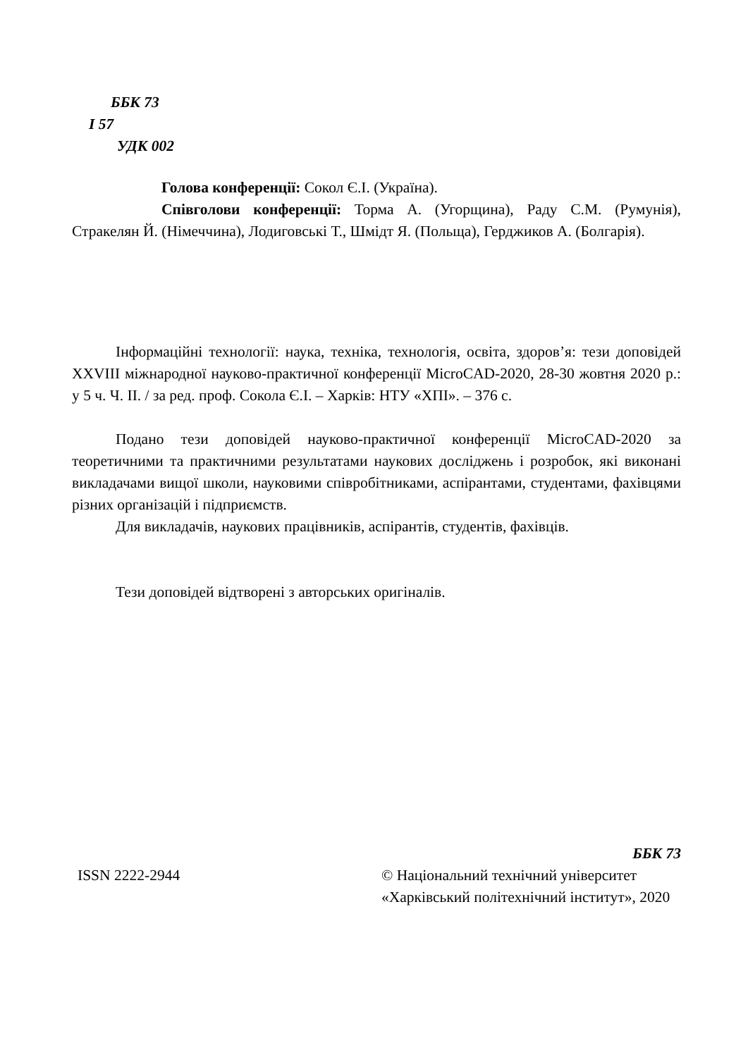ББК 73
І 57
УДК 002
Голова конференції: Сокол Є.І. (Україна).
Співголови конференції: Торма А. (Угорщина), Раду С.М. (Румунія), Стракелян Й. (Німеччина), Лодиговські Т., Шмідт Я. (Польща), Герджиков А. (Болгарія).
Інформаційні технології: наука, техніка, технологія, освіта, здоров’я: тези доповідей XXVIII міжнародної науково-практичної конференції MicroCAD-2020, 28-30 жовтня 2020 р.: у 5 ч. Ч. ІІ. / за ред. проф. Сокола Є.І. – Харків: НТУ «ХПІ». – 376 с.
Подано тези доповідей науково-практичної конференції MicroCAD-2020 за теоретичними та практичними результатами наукових досліджень і розробок, які виконані викладачами вищої школи, науковими співробітниками, аспірантами, студентами, фахівцями різних організацій і підприємств.
Для викладачів, наукових працівників, аспірантів, студентів, фахівців.
Тези доповідей відтворені з авторських оригіналів.
ISSN 2222-2944
ББК 73
© Національний технічний університет «Харківський політехнічний інститут», 2020